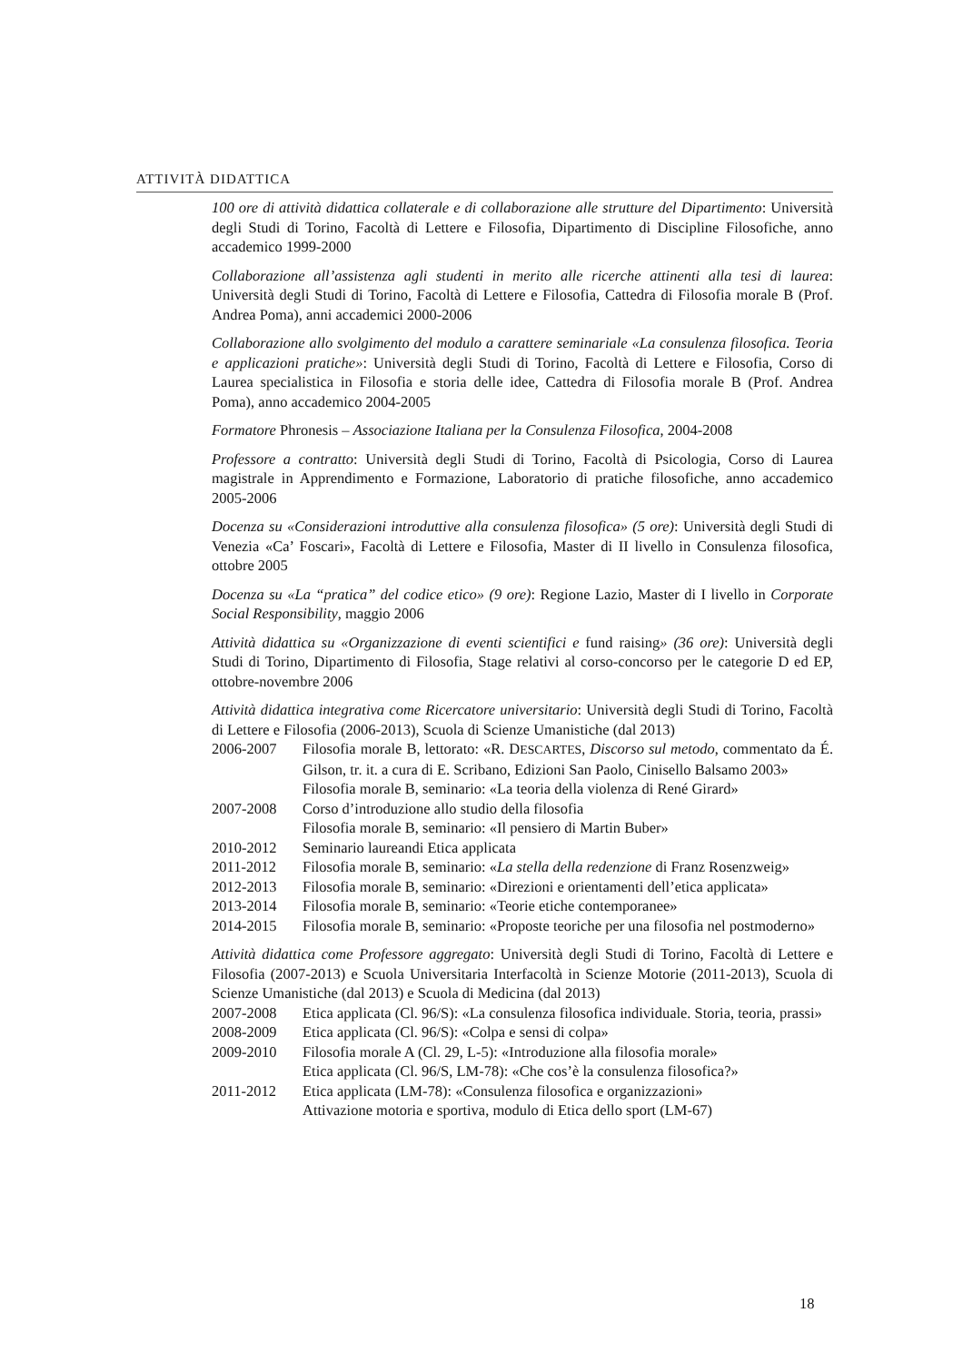ATTIVITÀ DIDATTICA
100 ore di attività didattica collaterale e di collaborazione alle strutture del Dipartimento: Università degli Studi di Torino, Facoltà di Lettere e Filosofia, Dipartimento di Discipline Filosofiche, anno accademico 1999-2000
Collaborazione all’assistenza agli studenti in merito alle ricerche attinenti alla tesi di laurea: Università degli Studi di Torino, Facoltà di Lettere e Filosofia, Cattedra di Filosofia morale B (Prof. Andrea Poma), anni accademici 2000-2006
Collaborazione allo svolgimento del modulo a carattere seminariale «La consulenza filosofica. Teoria e applicazioni pratiche»: Università degli Studi di Torino, Facoltà di Lettere e Filosofia, Corso di Laurea specialistica in Filosofia e storia delle idee, Cattedra di Filosofia morale B (Prof. Andrea Poma), anno accademico 2004-2005
Formatore Phronesis – Associazione Italiana per la Consulenza Filosofica, 2004-2008
Professore a contratto: Università degli Studi di Torino, Facoltà di Psicologia, Corso di Laurea magistrale in Apprendimento e Formazione, Laboratorio di pratiche filosofiche, anno accademico 2005-2006
Docenza su «Considerazioni introduttive alla consulenza filosofica» (5 ore): Università degli Studi di Venezia «Ca’ Foscari», Facoltà di Lettere e Filosofia, Master di II livello in Consulenza filosofica, ottobre 2005
Docenza su «La “pratica” del codice etico» (9 ore): Regione Lazio, Master di I livello in Corporate Social Responsibility, maggio 2006
Attività didattica su «Organizzazione di eventi scientifici e fund raising» (36 ore): Università degli Studi di Torino, Dipartimento di Filosofia, Stage relativi al corso-concorso per le categorie D ed EP, ottobre-novembre 2006
Attività didattica integrativa come Ricercatore universitario: Università degli Studi di Torino, Facoltà di Lettere e Filosofia (2006-2013), Scuola di Scienze Umanistiche (dal 2013)
| 2006-2007 | Filosofia morale B, lettorato: «R. D ESCARTES , Discorso sul metodo , commentato da É. Gilson, tr. it. a cura di E. Scribano, Edizioni San Paolo, Cinisello Balsamo 2003» |
| | Filosofia morale B, seminario: «La teoria della violenza di René Girard» |
| 2007-2008 | Corso d’introduzione allo studio della filosofia |
| | Filosofia morale B, seminario: «Il pensiero di Martin Buber» |
| 2010-2012 | Seminario laureandi Etica applicata |
| 2011-2012 | Filosofia morale B, seminario: « La stella della redenzione di Franz Rosenzweig» |
| 2012-2013 | Filosofia morale B, seminario: «Direzioni e orientamenti dell’etica applicata» |
| 2013-2014 | Filosofia morale B, seminario: «Teorie etiche contemporanee» |
| 2014-2015 | Filosofia morale B, seminario: «Proposte teoriche per una filosofia nel postmoderno» |
Attività didattica come Professore aggregato: Università degli Studi di Torino, Facoltà di Lettere e Filosofia (2007-2013) e Scuola Universitaria Interfacoltà in Scienze Motorie (2011-2013), Scuola di Scienze Umanistiche (dal 2013) e Scuola di Medicina (dal 2013)
| 2007-2008 | Etica applicata (Cl. 96/S): «La consulenza filosofica individuale. Storia, teoria, prassi» |
| 2008-2009 | Etica applicata (Cl. 96/S): «Colpa e sensi di colpa» |
| 2009-2010 | Filosofia morale A (Cl. 29, L-5): «Introduzione alla filosofia morale» |
| | Etica applicata (Cl. 96/S, LM-78): «Che cos’è la consulenza filosofica?» |
| 2011-2012 | Etica applicata (LM-78): «Consulenza filosofica e organizzazioni» |
| | Attivazione motoria e sportiva, modulo di Etica dello sport (LM-67) |
18